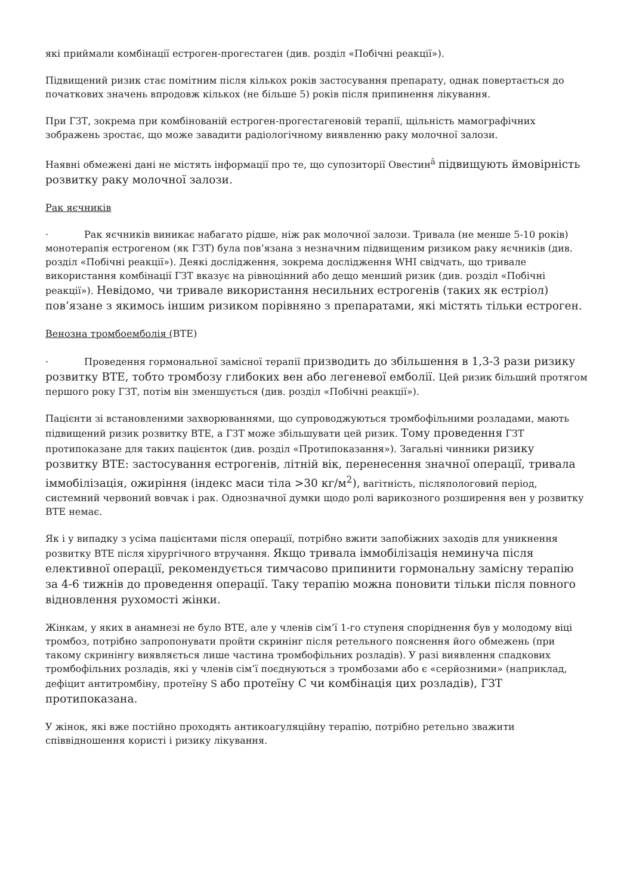які приймали комбінації естроген-прогестаген (див. розділ «Побічні реакції»).
Підвищений ризик стає помітним після кількох років застосування препарату, однак повертається до початкових значень впродовж кількох (не більше 5) років після припинення лікування.
При ГЗТ, зокрема при комбінованій естроген-прогестагеновій терапії, щільність мамографічних зображень зростає, що може завадити радіологічному виявленню раку молочної залози.
Наявні обмежені дані не містять інформації про те, що супозиторії Овестин<sup>â</sup> підвищують ймовірність розвитку раку молочної залози.
Рак яєчників
· Рак яєчників виникає набагато рідше, ніж рак молочної залози. Тривала (не менше 5-10 років) монотерапія естрогеном (як ГЗТ) була пов’язана з незначним підвищеним ризиком раку яєчників (див. розділ «Побічні реакції»). Деякі дослідження, зокрема дослідження WHI свідчать, що тривале використання комбінації ГЗТ вказує на рівноцінний або дещо менший ризик (див. розділ «Побічні реакції»). Невідомо, чи тривале використання несильних естрогенів (таких як естріол) пов’язане з якимось іншим ризиком порівняно з препаратами, які містять тільки естроген.
Венозна тромбоемболія (ВТЕ)
· Проведення гормональної замісної терапії призводить до збільшення в 1,3-3 рази ризику розвитку ВТЕ, тобто тромбозу глибоких вен або легеневої емболії. Цей ризик більший протягом першого року ГЗТ, потім він зменшується (див. розділ «Побічні реакції»).
Пацієнти зі встановленими захворюваннями, що супроводжуються тромбофільними розладами, мають підвищений ризик розвитку ВТЕ, а ГЗТ може збільшувати цей ризик. Тому проведення ГЗТ протипоказане для таких пацієнток (див. розділ «Протипоказання»). Загальні чинники ризику розвитку ВТЕ: застосування естрогенів, літній вік, перенесення значної операції, тривала іммобілізація, ожиріння (індекс маси тіла >30 кг/м<sup>2</sup>), вагітність, післяпологовий період, системний червоний вовчак і рак. Однозначної думки щодо ролі варикозного розширення вен у розвитку ВТЕ немає.
Як і у випадку з усіма пацієнтами після операції, потрібно вжити запобіжних заходів для уникнення розвитку ВТЕ після хірургічного втручання. Якщо тривала іммобілізація неминуча після елективної операції, рекомендується тимчасово припинити гормональну замісну терапію за 4-6 тижнів до проведення операції. Таку терапію можна поновити тільки після повного відновлення рухомості жінки.
Жінкам, у яких в анамнезі не було ВТЕ, але у членів сім’ї 1-го ступеня споріднення був у молодому віці тромбоз, потрібно запропонувати пройти скринінг після ретельного пояснення його обмежень (при такому скринінгу виявляється лише частина тромбофільних розладів). У разі виявлення спадкових тромбофільних розладів, які у членів сім’ї поєднуються з тромбозами або є «серйозними» (наприклад, дефіцит антитромбіну, протеїну S або протеїну С чи комбінація цих розладів), ГЗТ протипоказана.
У жінок, які вже постійно проходять антикоагуляційну терапію, потрібно ретельно зважити співвідношення користі і ризику лікування.